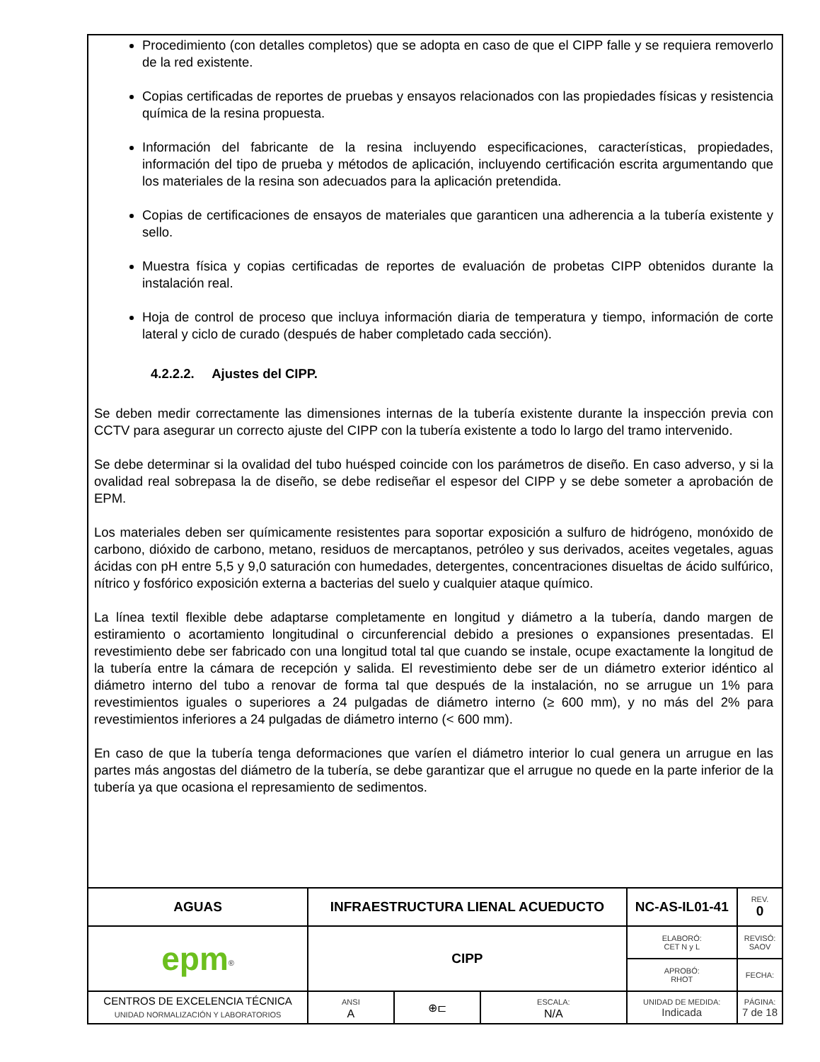Procedimiento (con detalles completos) que se adopta en caso de que el CIPP falle y se requiera removerlo de la red existente.
Copias certificadas de reportes de pruebas y ensayos relacionados con las propiedades físicas y resistencia química de la resina propuesta.
Información del fabricante de la resina incluyendo especificaciones, características, propiedades, información del tipo de prueba y métodos de aplicación, incluyendo certificación escrita argumentando que los materiales de la resina son adecuados para la aplicación pretendida.
Copias de certificaciones de ensayos de materiales que garanticen una adherencia a la tubería existente y sello.
Muestra física y copias certificadas de reportes de evaluación de probetas CIPP obtenidos durante la instalación real.
Hoja de control de proceso que incluya información diaria de temperatura y tiempo, información de corte lateral y ciclo de curado (después de haber completado cada sección).
4.2.2.2. Ajustes del CIPP.
Se deben medir correctamente las dimensiones internas de la tubería existente durante la inspección previa con CCTV para asegurar un correcto ajuste del CIPP con la tubería existente a todo lo largo del tramo intervenido.
Se debe determinar si la ovalidad del tubo huésped coincide con los parámetros de diseño. En caso adverso, y si la ovalidad real sobrepasa la de diseño, se debe rediseñar el espesor del CIPP y se debe someter a aprobación de EPM.
Los materiales deben ser químicamente resistentes para soportar exposición a sulfuro de hidrógeno, monóxido de carbono, dióxido de carbono, metano, residuos de mercaptanos, petróleo y sus derivados, aceites vegetales, aguas ácidas con pH entre 5,5 y 9,0 saturación con humedades, detergentes, concentraciones disueltas de ácido sulfúrico, nítrico y fosfórico exposición externa a bacterias del suelo y cualquier ataque químico.
La línea textil flexible debe adaptarse completamente en longitud y diámetro a la tubería, dando margen de estiramiento o acortamiento longitudinal o circunferencial debido a presiones o expansiones presentadas. El revestimiento debe ser fabricado con una longitud total tal que cuando se instale, ocupe exactamente la longitud de la tubería entre la cámara de recepción y salida. El revestimiento debe ser de un diámetro exterior idéntico al diámetro interno del tubo a renovar de forma tal que después de la instalación, no se arrugue un 1% para revestimientos iguales o superiores a 24 pulgadas de diámetro interno (≥ 600 mm), y no más del 2% para revestimientos inferiores a 24 pulgadas de diámetro interno (< 600 mm).
En caso de que la tubería tenga deformaciones que varíen el diámetro interior lo cual genera un arrugue en las partes más angostas del diámetro de la tubería, se debe garantizar que el arrugue no quede en la parte inferior de la tubería ya que ocasiona el represamiento de sedimentos.
| AGUAS | INFRAESTRUCTURA LIENAL ACUEDUCTO | | | | NC-AS-IL01-41 | | REV. 0 |
| epm<sup>®</sup> | CIPP | | | | ELABORÓ: CET N y L | | REVISÓ: SAOV |
| | | | | | APROBÓ: RHOT | | FECHA: |
| CENTROS DE EXCELENCIA TÉCNICA UNIDAD NORMALIZACIÓN Y LABORATORIOS | | ANSI A | ⊕⊏ | ESCALA: N/A | UNIDAD DE MEDIDA: Indicada | PÁGINA: 7 de 18 | |